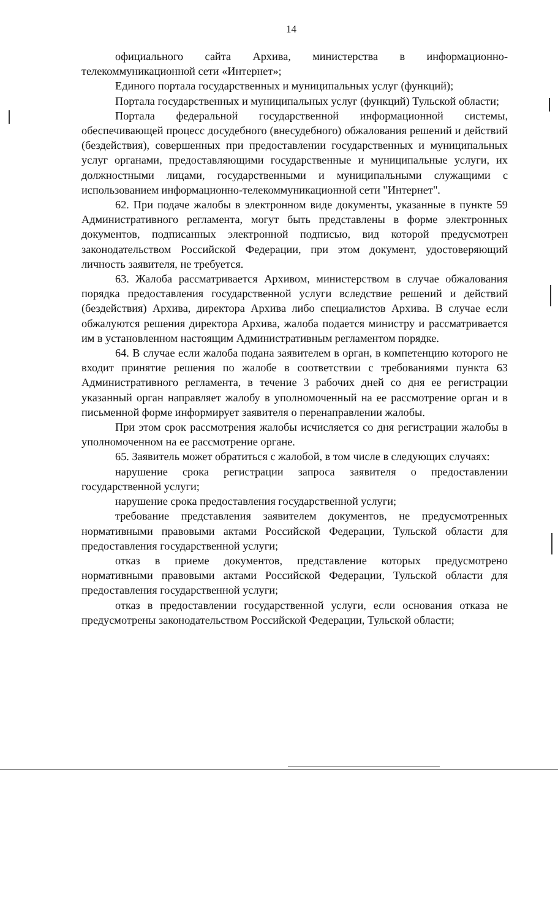14
официального сайта Архива, министерства в информационно-телекоммуникационной сети «Интернет»;
Единого портала государственных и муниципальных услуг (функций);
Портала государственных и муниципальных услуг (функций) Тульской области;
Портала федеральной государственной информационной системы, обеспечивающей процесс досудебного (внесудебного) обжалования решений и действий (бездействия), совершенных при предоставлении государственных и муниципальных услуг органами, предоставляющими государственные и муниципальные услуги, их должностными лицами, государственными и муниципальными служащими с использованием информационно-телекоммуникационной сети "Интернет".
62. При подаче жалобы в электронном виде документы, указанные в пункте 59 Административного регламента, могут быть представлены в форме электронных документов, подписанных электронной подписью, вид которой предусмотрен законодательством Российской Федерации, при этом документ, удостоверяющий личность заявителя, не требуется.
63. Жалоба рассматривается Архивом, министерством в случае обжалования порядка предоставления государственной услуги вследствие решений и действий (бездействия) Архива, директора Архива либо специалистов Архива. В случае если обжалуются решения директора Архива, жалоба подается министру и рассматривается им в установленном настоящим Административным регламентом порядке.
64. В случае если жалоба подана заявителем в орган, в компетенцию которого не входит принятие решения по жалобе в соответствии с требованиями пункта 63 Административного регламента, в течение 3 рабочих дней со дня ее регистрации указанный орган направляет жалобу в уполномоченный на ее рассмотрение орган и в письменной форме информирует заявителя о перенаправлении жалобы.
При этом срок рассмотрения жалобы исчисляется со дня регистрации жалобы в уполномоченном на ее рассмотрение органе.
65. Заявитель может обратиться с жалобой, в том числе в следующих случаях:
нарушение срока регистрации запроса заявителя о предоставлении государственной услуги;
нарушение срока предоставления государственной услуги;
требование представления заявителем документов, не предусмотренных нормативными правовыми актами Российской Федерации, Тульской области для предоставления государственной услуги;
отказ в приеме документов, представление которых предусмотрено нормативными правовыми актами Российской Федерации, Тульской области для предоставления государственной услуги;
отказ в предоставлении государственной услуги, если основания отказа не предусмотрены законодательством Российской Федерации, Тульской области;